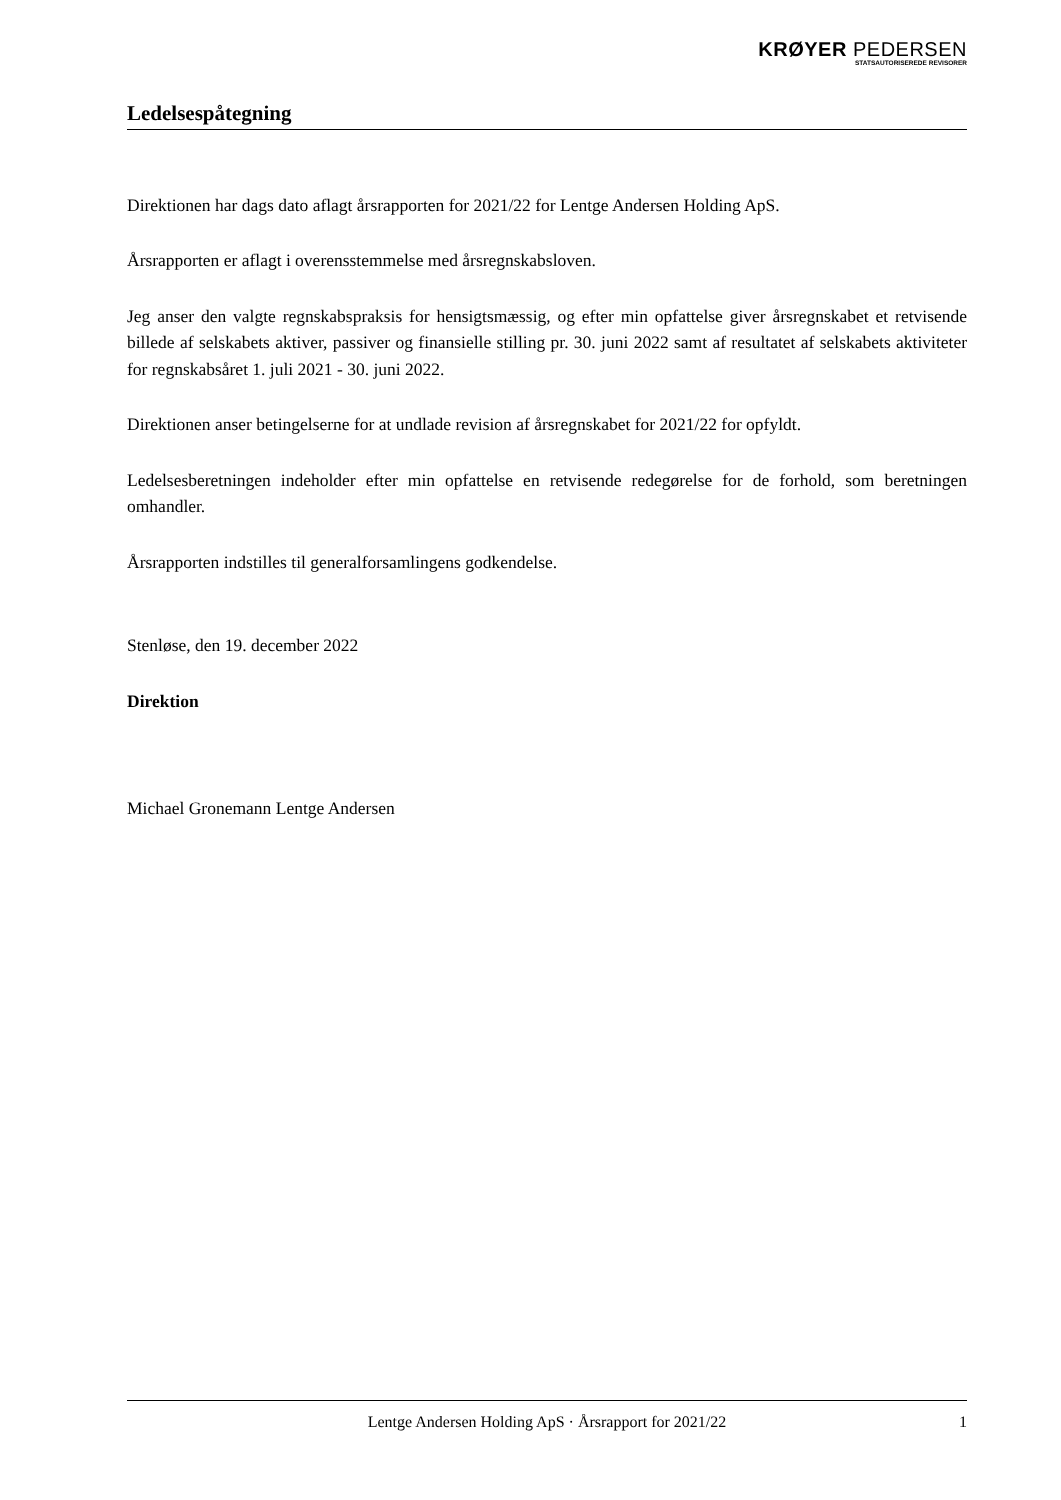KRØYER PEDERSEN
STATSAUTORISEREDE REVISORER
Ledelsespåtegning
Direktionen har dags dato aflagt årsrapporten for 2021/22 for Lentge Andersen Holding ApS.
Årsrapporten er aflagt i overensstemmelse med årsregnskabsloven.
Jeg anser den valgte regnskabspraksis for hensigtsmæssig, og efter min opfattelse giver årsregnskabet et retvisende billede af selskabets aktiver, passiver og finansielle stilling pr. 30. juni 2022 samt af resultatet af selskabets aktiviteter for regnskabsåret 1. juli 2021 - 30. juni 2022.
Direktionen anser betingelserne for at undlade revision af årsregnskabet for 2021/22 for opfyldt.
Ledelsesberetningen indeholder efter min opfattelse en retvisende redegørelse for de forhold, som beretningen omhandler.
Årsrapporten indstilles til generalforsamlingens godkendelse.
Stenløse, den 19. december 2022
Direktion
Michael Gronemann Lentge Andersen
Lentge Andersen Holding ApS · Årsrapport for 2021/22 1